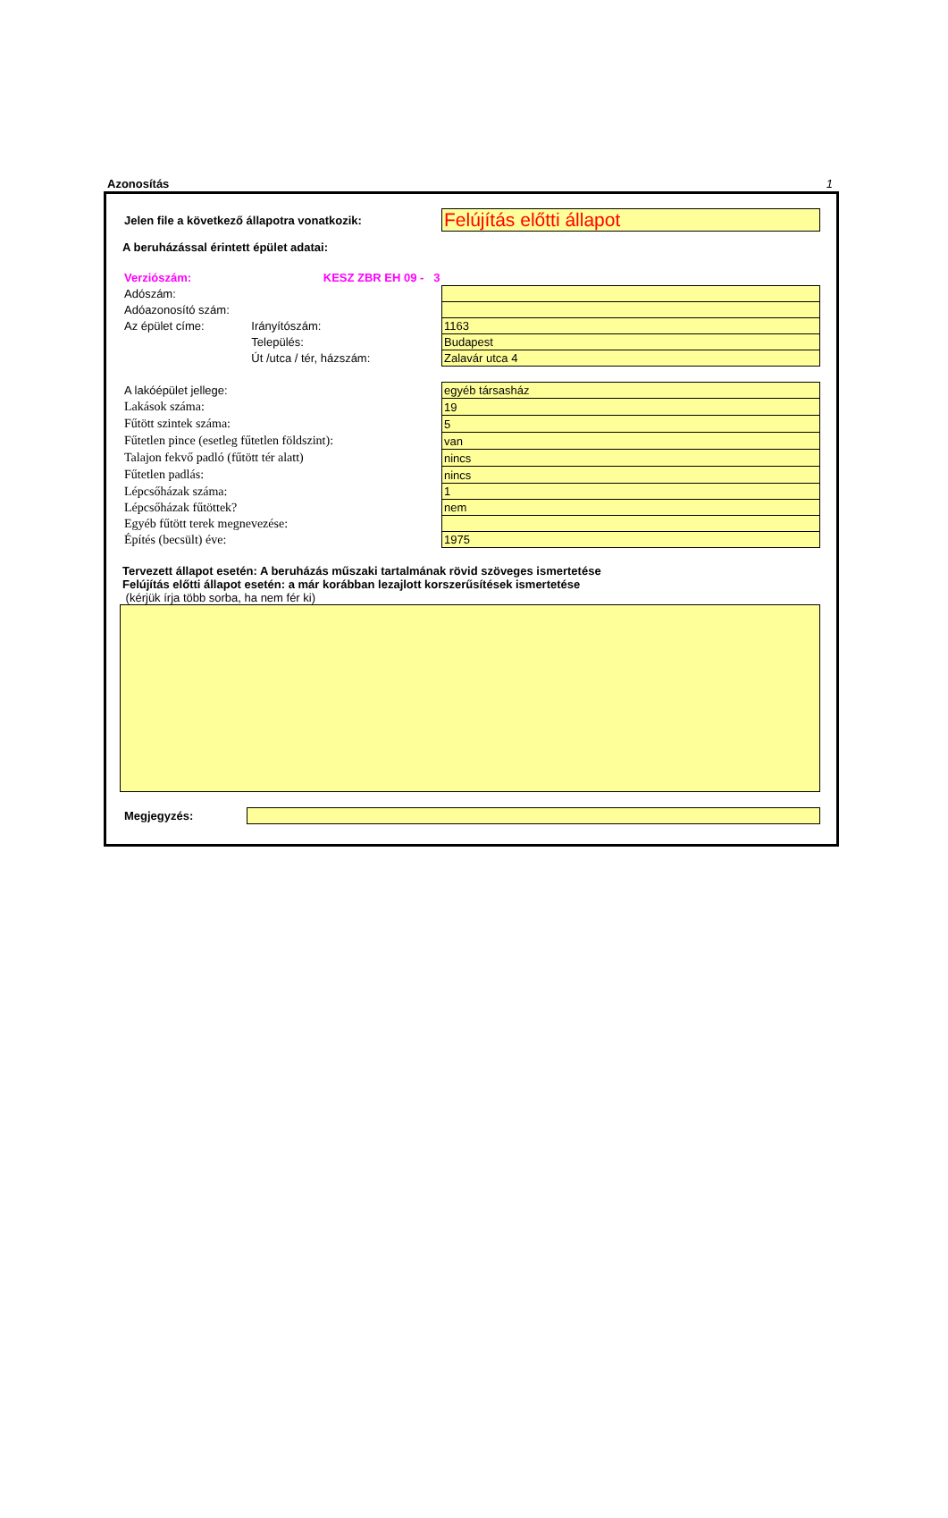Azonosítás 1
| Jelen file a következő állapotra vonatkozik: | Felújítás előtti állapot |
A beruházással érintett épület adatai:
| Verziószám: | KESZ ZBR EH 09 - 3 | | |
| Adószám: | | | |
| Adóazonosító szám: | | | |
| Az épület címe: | Irányítószám: | | 1163 |
| | Település: | | Budapest |
| | Út /utca / tér, házszám: | | Zalavár utca 4 |
| A lakóépület jellege: | egyéb társasház |
| Lakások száma: | 19 |
| Fűtött szintek száma: | 5 |
| Fűtetlen pince (esetleg fűtetlen földszint): | van |
| Talajon fekvő padló (fűtött tér alatt) | nincs |
| Fűtetlen padlás: | nincs |
| Lépcsőházak száma: | 1 |
| Lépcsőházak fűtöttek? | nem |
| Egyéb fűtött terek megnevezése: | |
| Építés (becsült) éve: | 1975 |
Tervezett állapot esetén: A beruházás műszaki tartalmának rövid szöveges ismertetése
Felújítás előtti állapot esetén: a már korábban lezajlott korszerűsítések ismertetése
(kérjük írja több sorba, ha nem fér ki)
| Megjegyzés: | |